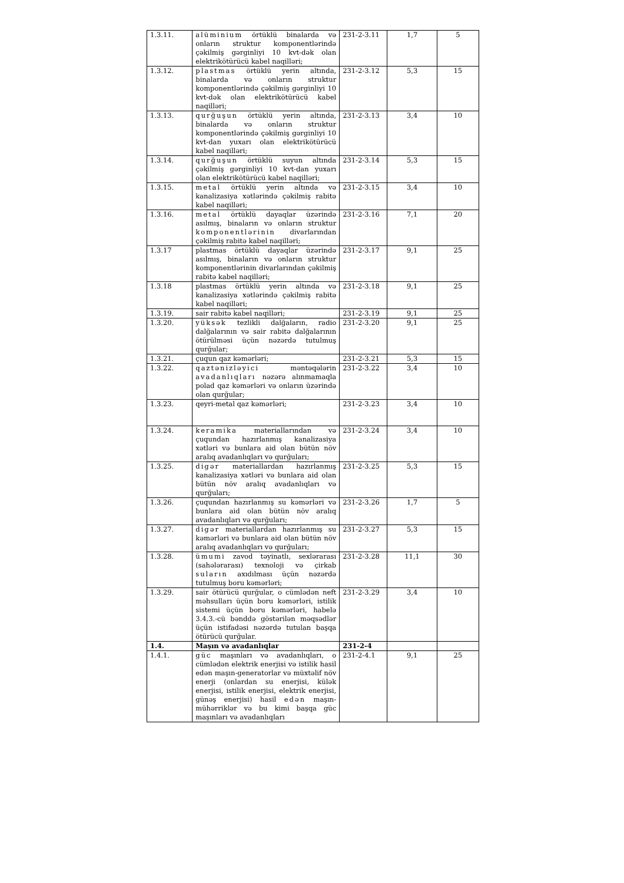| 1.3.11. | alüminium örtüklü binalarda və onların struktur komponentlərində çəkilmiş gərginliyi 10 kvt-dək olan elektrikötürücü kabel naqilləri; | 231-2-3.11 | 1,7 | 5 |
| 1.3.12. | plastmas örtüklü yerin altında, binalarda və onların struktur komponentlərində çəkilmiş gərginliyi 10 kvt-dək olan elektrikötürücü kabel naqilləri; | 231-2-3.12 | 5,3 | 15 |
| 1.3.13. | qurğuşun örtüklü yerin altında, binalarda və onların struktur komponentlərində çəkilmiş gərginliyi 10 kvt-dan yuxarı olan elektrikötürücü kabel naqilləri; | 231-2-3.13 | 3,4 | 10 |
| 1.3.14. | qurğuşun örtüklü suyun altında çəkilmiş gərginliyi 10 kvt-dan yuxarı olan elektrikötürücü kabel naqilləri; | 231-2-3.14 | 5,3 | 15 |
| 1.3.15. | metal örtüklü yerin altında və kanalizasiya xətlərində çəkilmiş rabitə kabel naqilləri; | 231-2-3.15 | 3,4 | 10 |
| 1.3.16. | metal örtüklü dayaqlar üzərində asılmış, binaların və onların struktur komponentlərinin divarlarından çəkilmiş rabitə kabel naqilləri; | 231-2-3.16 | 7,1 | 20 |
| 1.3.17 | plastmas örtüklü dayaqlar üzərində asılmış, binaların və onların struktur komponentlərinin divarlarından çəkilmiş rabitə kabel naqilləri; | 231-2-3.17 | 9,1 | 25 |
| 1.3.18 | plastmas örtüklü yerin altında və kanalizasiya xətlərində çəkilmiş rabitə kabel naqilləri; | 231-2-3.18 | 9,1 | 25 |
| 1.3.19. | sair rabitə kabel naqilləri; | 231-2-3.19 | 9,1 | 25 |
| 1.3.20. | yüksək tezlikli dalğaların, radio dalğalarının və sair rabitə dalğalarının ötürülməsi üçün nəzərdə tutulmuş qurğular; | 231-2-3.20 | 9,1 | 25 |
| 1.3.21. | çuqun qaz kəmərləri; | 231-2-3.21 | 5,3 | 15 |
| 1.3.22. | qaztənizləyici məntəqələrin avadanlıqları nəzərə alınmamaqla polad qaz kəmərləri və onların üzərində olan qurğular; | 231-2-3.22 | 3,4 | 10 |
| 1.3.23. | qeyri-metal qaz kəmərləri; | 231-2-3.23 | 3,4 | 10 |
| 1.3.24. | keramika materiallarından və çuqundan hazırlanmış kanalizasiya xətləri və bunlara aid olan bütün növ aralıq avadanlıqları və qurğuları; | 231-2-3.24 | 3,4 | 10 |
| 1.3.25. | digər materiallardan hazırlanmış kanalizasiya xətləri və bunlara aid olan bütün növ aralıq avadanlıqları və qurğuları; | 231-2-3.25 | 5,3 | 15 |
| 1.3.26. | çuqundan hazırlanmış su kəmərləri və bunlara aid olan bütün növ aralıq avadanlıqları və qurğuları; | 231-2-3.26 | 1,7 | 5 |
| 1.3.27. | digər materiallardan hazırlanmış su kəmərləri və bunlara aid olan bütün növ aralıq avadanlıqları və qurğuları; | 231-2-3.27 | 5,3 | 15 |
| 1.3.28. | ümumi zavod təyinatlı, sexlərarası (sahələrarası) texnoloji və çirkab suların axıdılması üçün nəzərdə tutulmuş boru kəmərləri; | 231-2-3.28 | 11,1 | 30 |
| 1.3.29. | sair ötürücü qurğular, o cümlədən neft məhsulları üçün boru kəmərləri, istilik sistemi üçün boru kəmərləri, habelə 3.4.3.-cü bənddə göstərilən məqsədlər üçün istifadəsi nəzərdə tutulan başqa ötürücü qurğular. | 231-2-3.29 | 3,4 | 10 |
| 1.4. | Maşın və avadanlıqlar | 231-2-4 | | |
| 1.4.1. | güc maşınları və avadanlıqları, o cümlədən elektrik enerjisi və istilik hasil edən maşın-generatorlar və müxtəlif növ enerji (onlardan su enerjisi, külək enerjisi, istilik enerjisi, elektrik enerjisi, günəş enerjisi) hasil edən maşın-mühərriklər və bu kimi başqa güc maşınları və avadanlıqları | 231-2-4.1 | 9,1 | 25 |